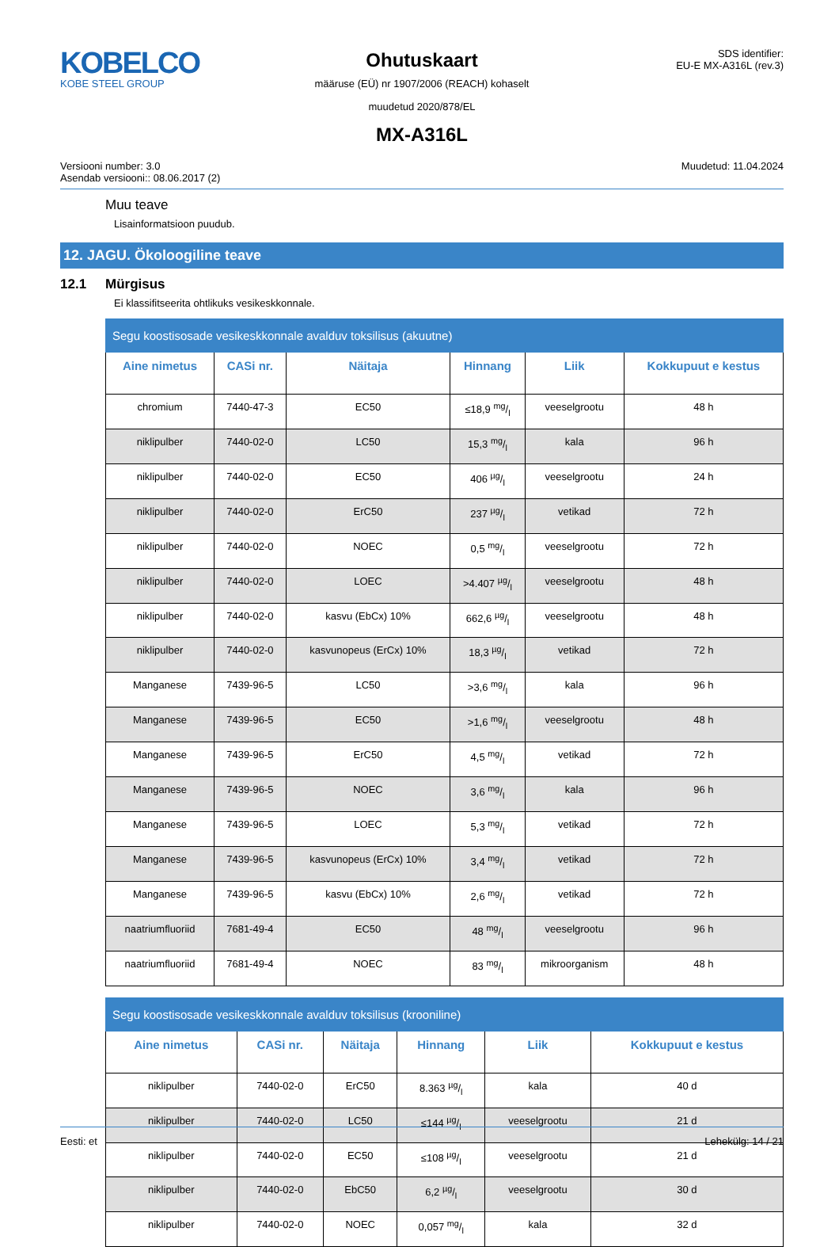KOBELCO
KOBE STEEL GROUP
Ohutuskaart
määruse (EÜ) nr 1907/2006 (REACH) kohaselt
muudetud 2020/878/EL
MX-A316L
SDS identifier:
EU-E MX-A316L (rev.3)
Versiooni number: 3.0
Asendab versiooni:: 08.06.2017 (2)
Muudetud: 11.04.2024
Muu teave
Lisainformatsioon puudub.
12. JAGU. Ökoloogiline teave
12.1 Mürgisus
Ei klassifitseerita ohtlikuks vesikeskkonnale.
| Segu koostisosade vesikeskkonnale avalduv toksilisus (akuutne) | | | | | |
| --- | --- | --- | --- | --- | --- |
| Aine nimetus | CASi nr. | Näitaja | Hinnang | Liik | Kokkupuut e kestus |
| chromium | 7440-47-3 | EC50 | ≤18,9 mg/l | veeselgrootu | 48 h |
| niklipulber | 7440-02-0 | LC50 | 15,3 mg/l | kala | 96 h |
| niklipulber | 7440-02-0 | EC50 | 406 µg/l | veeselgrootu | 24 h |
| niklipulber | 7440-02-0 | ErC50 | 237 µg/l | vetikad | 72 h |
| niklipulber | 7440-02-0 | NOEC | 0,5 mg/l | veeselgrootu | 72 h |
| niklipulber | 7440-02-0 | LOEC | >4.407 µg/l | veeselgrootu | 48 h |
| niklipulber | 7440-02-0 | kasvu (EbCx) 10% | 662,6 µg/l | veeselgrootu | 48 h |
| niklipulber | 7440-02-0 | kasvunopeus (ErCx) 10% | 18,3 µg/l | vetikad | 72 h |
| Manganese | 7439-96-5 | LC50 | >3,6 mg/l | kala | 96 h |
| Manganese | 7439-96-5 | EC50 | >1,6 mg/l | veeselgrootu | 48 h |
| Manganese | 7439-96-5 | ErC50 | 4,5 mg/l | vetikad | 72 h |
| Manganese | 7439-96-5 | NOEC | 3,6 mg/l | kala | 96 h |
| Manganese | 7439-96-5 | LOEC | 5,3 mg/l | vetikad | 72 h |
| Manganese | 7439-96-5 | kasvunopeus (ErCx) 10% | 3,4 mg/l | vetikad | 72 h |
| Manganese | 7439-96-5 | kasvu (EbCx) 10% | 2,6 mg/l | vetikad | 72 h |
| naatriumfluoriid | 7681-49-4 | EC50 | 48 mg/l | veeselgrootu | 96 h |
| naatriumfluoriid | 7681-49-4 | NOEC | 83 mg/l | mikroorganism | 48 h |
| Segu koostisosade vesikeskkonnale avalduv toksilisus (krooniline) | | | | | |
| --- | --- | --- | --- | --- | --- |
| Aine nimetus | CASi nr. | Näitaja | Hinnang | Liik | Kokkupuut e kestus |
| niklipulber | 7440-02-0 | ErC50 | 8.363 µg/l | kala | 40 d |
| niklipulber | 7440-02-0 | LC50 | ≤144 µg/l | veeselgrootu | 21 d |
| niklipulber | 7440-02-0 | EC50 | ≤108 µg/l | veeselgrootu | 21 d |
| niklipulber | 7440-02-0 | EbC50 | 6,2 µg/l | veeselgrootu | 30 d |
| niklipulber | 7440-02-0 | NOEC | 0,057 mg/l | kala | 32 d |
Eesti: et Lehekülg: 14 / 21